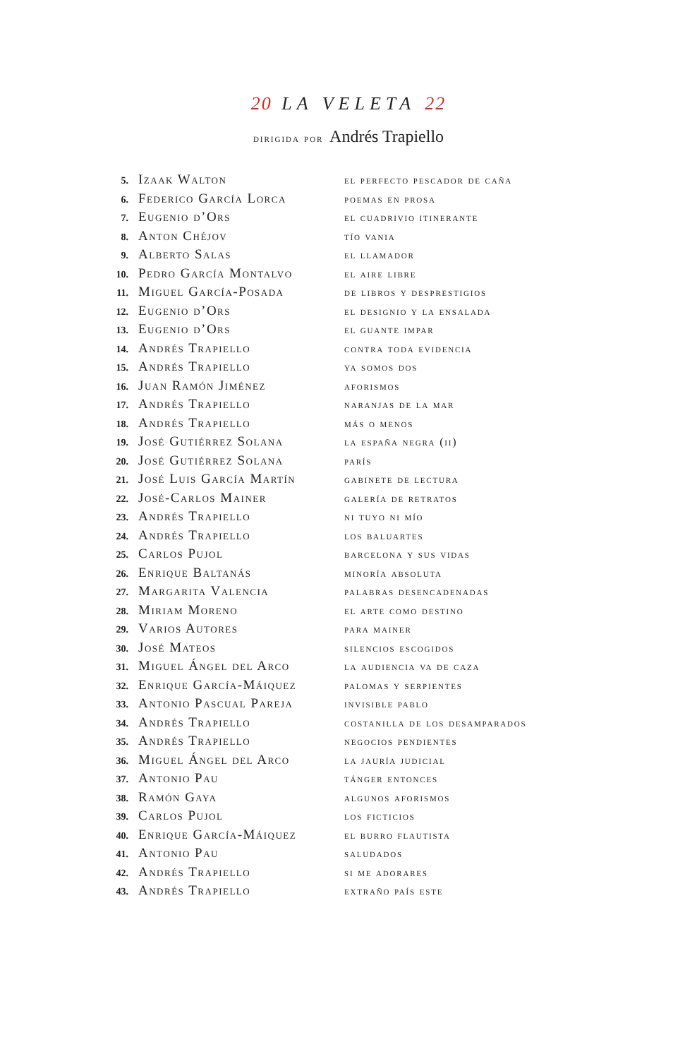20 LA VELETA 22
dirigida por Andrés Trapiello
| 5. | Izaak Walton | el perfecto pescador de caña |
| 6. | Federico García Lorca | poemas en prosa |
| 7. | Eugenio d’Ors | el cuadrivio itinerante |
| 8. | Anton Chéjov | tío vania |
| 9. | Alberto Salas | el llamador |
| 10. | Pedro García Montalvo | el aire libre |
| 11. | Miguel García-Posada | de libros y desprestigios |
| 12. | Eugenio d’Ors | el designio y la ensalada |
| 13. | Eugenio d’Ors | el guante impar |
| 14. | Andrés Trapiello | contra toda evidencia |
| 15. | Andrés Trapiello | ya somos dos |
| 16. | Juan Ramón Jiménez | aforismos |
| 17. | Andrés Trapiello | naranjas de la mar |
| 18. | Andrés Trapiello | más o menos |
| 19. | José Gutiérrez Solana | la españa negra (ii) |
| 20. | José Gutiérrez Solana | parís |
| 21. | José Luis García Martín | gabinete de lectura |
| 22. | José-Carlos Mainer | galería de retratos |
| 23. | Andrés Trapiello | ni tuyo ni mío |
| 24. | Andrés Trapiello | los baluartes |
| 25. | Carlos Pujol | barcelona y sus vidas |
| 26. | Enrique Baltanás | minoría absoluta |
| 27. | Margarita Valencia | palabras desencadenadas |
| 28. | Miriam Moreno | el arte como destino |
| 29. | Varios Autores | para mainer |
| 30. | José Mateos | silencios escogidos |
| 31. | Miguel Ángel del Arco | la audiencia va de caza |
| 32. | Enrique García-Máiquez | palomas y serpientes |
| 33. | Antonio Pascual Pareja | invisible pablo |
| 34. | Andrés Trapiello | costanilla de los desamparados |
| 35. | Andrés Trapiello | negocios pendientes |
| 36. | Miguel Ángel del Arco | la jauría judicial |
| 37. | Antonio Pau | tánger entonces |
| 38. | Ramón Gaya | algunos aforismos |
| 39. | Carlos Pujol | los ficticios |
| 40. | Enrique García-Máiquez | el burro flautista |
| 41. | Antonio Pau | saludados |
| 42. | Andrés Trapiello | si me adorares |
| 43. | Andrés Trapiello | extraño país este |